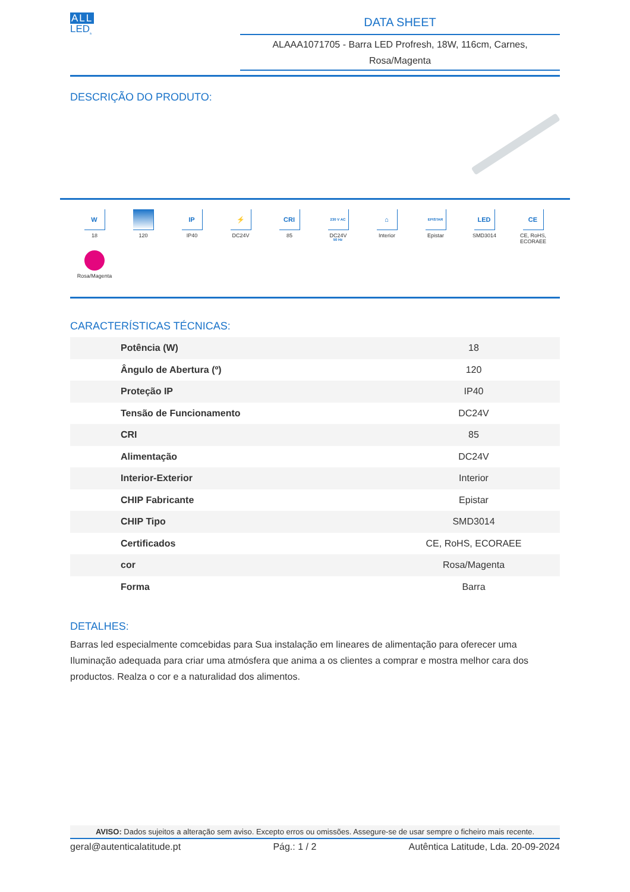ALL
LED<sub>s</sub>
DATA SHEET
ALAAA1071705 - Barra LED Profresh, 18W, 116cm, Carnes,
Rosa/Magenta
DESCRIÇÃO DO PRODUTO:
W
18
120
IP
IP40
⚡
DC24V
CRI
85
230 V AC 50 Hz
DC24V
⌂
Interior
EPISTAR
Epistar
LED
SMD3014
CE
CE, RoHS,
ECORAEE
Rosa/Magenta
CARACTERÍSTICAS TÉCNICAS:
| Potência (W) | 18 |
| Ângulo de Abertura (º) | 120 |
| Proteção IP | IP40 |
| Tensão de Funcionamento | DC24V |
| CRI | 85 |
| Alimentação | DC24V |
| Interior-Exterior | Interior |
| CHIP Fabricante | Epistar |
| CHIP Tipo | SMD3014 |
| Certificados | CE, RoHS, ECORAEE |
| cor | Rosa/Magenta |
| Forma | Barra |
DETALHES:
Barras led especialmente comcebidas para Sua instalação em lineares de alimentação para oferecer uma Iluminação adequada para criar uma atmósfera que anima a os clientes a comprar e mostra melhor cara dos productos. Realza o cor e a naturalidad dos alimentos.
AVISO: Dados sujeitos a alteração sem aviso. Excepto erros ou omissões. Assegure-se de usar sempre o ficheiro mais recente.
geral@autenticalatitude.pt Pág.: 1 / 2 Autêntica Latitude, Lda. 20-09-2024